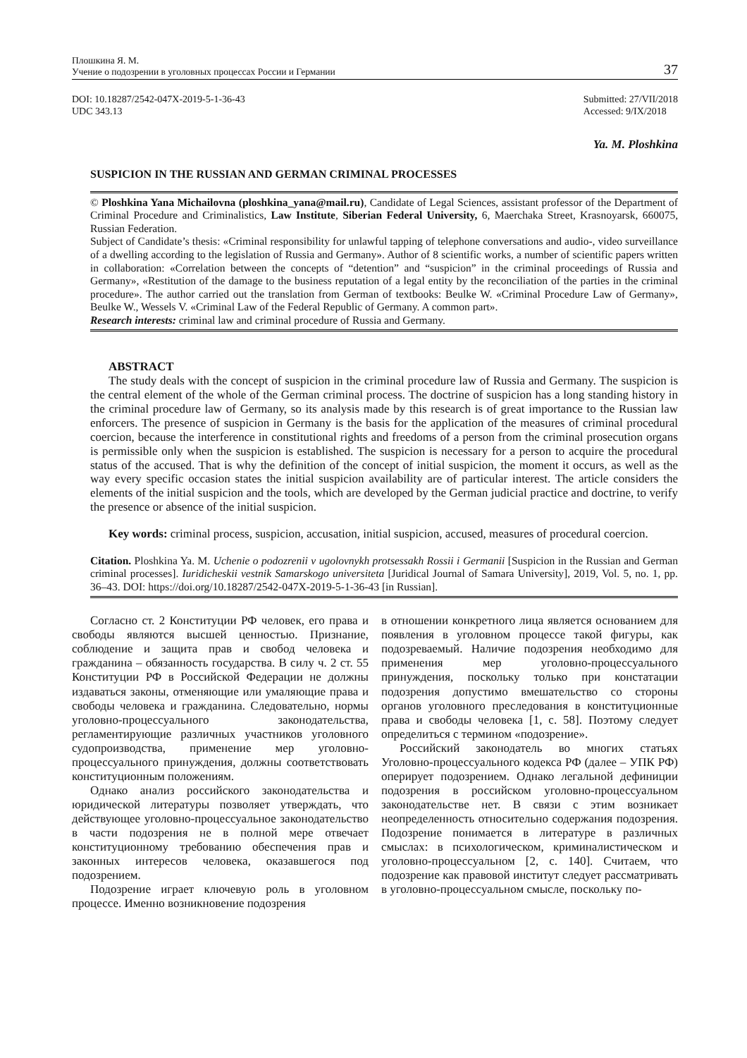Плошкина Я. М.
Учение о подозрении в уголовных процессах России и Германии
37
DOI: 10.18287/2542-047X-2019-5-1-36-43
UDC 343.13
Submitted: 27/VII/2018
Accessed: 9/IX/2018
Ya. M. Ploshkina
SUSPICION IN THE RUSSIAN AND GERMAN CRIMINAL PROCESSES
© Ploshkina Yana Michailovna (ploshkina_yana@mail.ru), Candidate of Legal Sciences, assistant professor of the Department of Criminal Procedure and Criminalistics, Law Institute, Siberian Federal University, 6, Maerchaka Street, Krasnoyarsk, 660075, Russian Federation.
Subject of Candidate’s thesis: «Criminal responsibility for unlawful tapping of telephone conversations and audio-, video surveillance of a dwelling according to the legislation of Russia and Germany». Author of 8 scientific works, a number of scientific papers written in collaboration: «Correlation between the concepts of “detention” and “suspicion” in the criminal proceedings of Russia and Germany», «Restitution of the damage to the business reputation of a legal entity by the reconciliation of the parties in the criminal procedure». The author carried out the translation from German of textbooks: Beulke W. «Criminal Procedure Law of Germany», Beulke W., Wessels V. «Criminal Law of the Federal Republic of Germany. A common part».
Research interests: criminal law and criminal procedure of Russia and Germany.
ABSTRACT
The study deals with the concept of suspicion in the criminal procedure law of Russia and Germany. The suspicion is the central element of the whole of the German criminal process. The doctrine of suspicion has a long standing history in the criminal procedure law of Germany, so its analysis made by this research is of great importance to the Russian law enforcers. The presence of suspicion in Germany is the basis for the application of the measures of criminal procedural coercion, because the interference in constitutional rights and freedoms of a person from the criminal prosecution organs is permissible only when the suspicion is established. The suspicion is necessary for a person to acquire the procedural status of the accused. That is why the definition of the concept of initial suspicion, the moment it occurs, as well as the way every specific occasion states the initial suspicion availability are of particular interest. The article considers the elements of the initial suspicion and the tools, which are developed by the German judicial practice and doctrine, to verify the presence or absence of the initial suspicion.
Key words: criminal process, suspicion, accusation, initial suspicion, accused, measures of procedural coercion.
Citation. Ploshkina Ya. M. Uchenie o podozrenii v ugolovnykh protsessakh Rossii i Germanii [Suspicion in the Russian and German criminal processes]. Iuridicheskii vestnik Samarskogo universiteta [Juridical Journal of Samara University], 2019, Vol. 5, no. 1, pp. 36–43. DOI: https://doi.org/10.18287/2542-047X-2019-5-1-36-43 [in Russian].
Согласно ст. 2 Конституции РФ человек, его права и свободы являются высшей ценностью. Признание, соблюдение и защита прав и свобод человека и гражданина – обязанность государства. В силу ч. 2 ст. 55 Конституции РФ в Российской Федерации не должны издаваться законы, отменяющие или умаляющие права и свободы человека и гражданина. Следовательно, нормы уголовно-процессуального законодательства, регламентирующие различных участников уголовного судопроизводства, применение мер уголовно-процессуального принуждения, должны соответствовать конституционным положениям.
Однако анализ российского законодательства и юридической литературы позволяет утверждать, что действующее уголовно-процессуальное законодательство в части подозрения не в полной мере отвечает конституционному требованию обеспечения прав и законных интересов человека, оказавшегося под подозрением.
Подозрение играет ключевую роль в уголовном процессе. Именно возникновение подозрения
в отношении конкретного лица является основанием для появления в уголовном процессе такой фигуры, как подозреваемый. Наличие подозрения необходимо для применения мер уголовно-процессуального принуждения, поскольку только при констатации подозрения допустимо вмешательство со стороны органов уголовного преследования в конституционные права и свободы человека [1, с. 58]. Поэтому следует определиться с термином «подозрение».
Российский законодатель во многих статьях Уголовно-процессуального кодекса РФ (далее – УПК РФ) оперирует подозрением. Однако легальной дефиниции подозрения в российском уголовно-процессуальном законодательстве нет. В связи с этим возникает неопределенность относительно содержания подозрения. Подозрение понимается в литературе в различных смыслах: в психологическом, криминалистическом и уголовно-процессуальном [2, с. 140]. Считаем, что подозрение как правовой институт следует рассматривать в уголовно-процессуальном смысле, поскольку по-